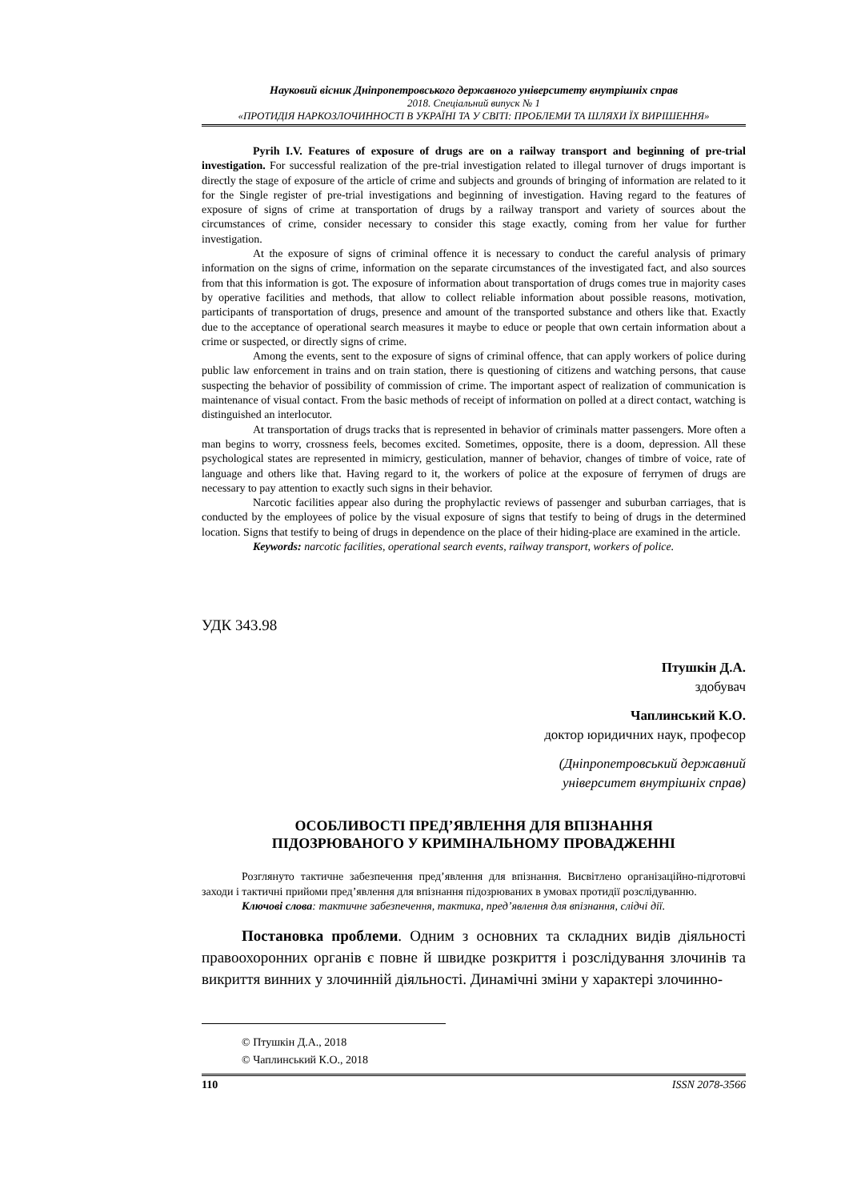Науковий вісник Дніпропетровського державного університету внутрішніх справ
2018. Спеціальний випуск № 1
«ПРОТИДІЯ НАРКОЗЛОЧИННОСТІ В УКРАЇНІ ТА У СВІТІ: ПРОБЛЕМИ ТА ШЛЯХИ ЇХ ВИРІШЕННЯ»
Pyrih I.V. Features of exposure of drugs are on a railway transport and beginning of pre-trial investigation. For successful realization of the pre-trial investigation related to illegal turnover of drugs important is directly the stage of exposure of the article of crime and subjects and grounds of bringing of information are related to it for the Single register of pre-trial investigations and beginning of investigation. Having regard to the features of exposure of signs of crime at transportation of drugs by a railway transport and variety of sources about the circumstances of crime, consider necessary to consider this stage exactly, coming from her value for further investigation.
At the exposure of signs of criminal offence it is necessary to conduct the careful analysis of primary information on the signs of crime, information on the separate circumstances of the investigated fact, and also sources from that this information is got. The exposure of information about transportation of drugs comes true in majority cases by operative facilities and methods, that allow to collect reliable information about possible reasons, motivation, participants of transportation of drugs, presence and amount of the transported substance and others like that. Exactly due to the acceptance of operational search measures it maybe to educe or people that own certain information about a crime or suspected, or directly signs of crime.
Among the events, sent to the exposure of signs of criminal offence, that can apply workers of police during public law enforcement in trains and on train station, there is questioning of citizens and watching persons, that cause suspecting the behavior of possibility of commission of crime. The important aspect of realization of communication is maintenance of visual contact. From the basic methods of receipt of information on polled at a direct contact, watching is distinguished an interlocutor.
At transportation of drugs tracks that is represented in behavior of criminals matter passengers. More often a man begins to worry, crossness feels, becomes excited. Sometimes, opposite, there is a doom, depression. All these psychological states are represented in mimicry, gesticulation, manner of behavior, changes of timbre of voice, rate of language and others like that. Having regard to it, the workers of police at the exposure of ferrymen of drugs are necessary to pay attention to exactly such signs in their behavior.
Narcotic facilities appear also during the prophylactic reviews of passenger and suburban carriages, that is conducted by the employees of police by the visual exposure of signs that testify to being of drugs in the determined location. Signs that testify to being of drugs in dependence on the place of their hiding-place are examined in the article.
Keywords: narcotic facilities, operational search events, railway transport, workers of police.
УДК 343.98
Птушкін Д.А.
здобувач
Чаплинський К.О.
доктор юридичних наук, професор
(Дніпропетровський державний
університет внутрішніх справ)
ОСОБЛИВОСТІ ПРЕД’ЯВЛЕННЯ ДЛЯ ВПІЗНАННЯ
ПІДОЗРЮВАНОГО У КРИМІНАЛЬНОМУ ПРОВАДЖЕННІ
Розглянуто тактичне забезпечення пред’явлення для впізнання. Висвітлено організаційно-підготовчі заходи і тактичні прийоми пред’явлення для впізнання підозрюваних в умовах протидії розслідуванню.
Ключові слова: тактичне забезпечення, тактика, пред’явлення для впізнання, слідчі дії.
Постановка проблеми. Одним з основних та складних видів діяльності правоохоронних органів є повне й швидке розкриття і розслідування злочинів та викриття винних у злочинній діяльності. Динамічні зміни у характері злочинно-
© Птушкін Д.А., 2018
© Чаплинський К.О., 2018
110 ISSN 2078-3566